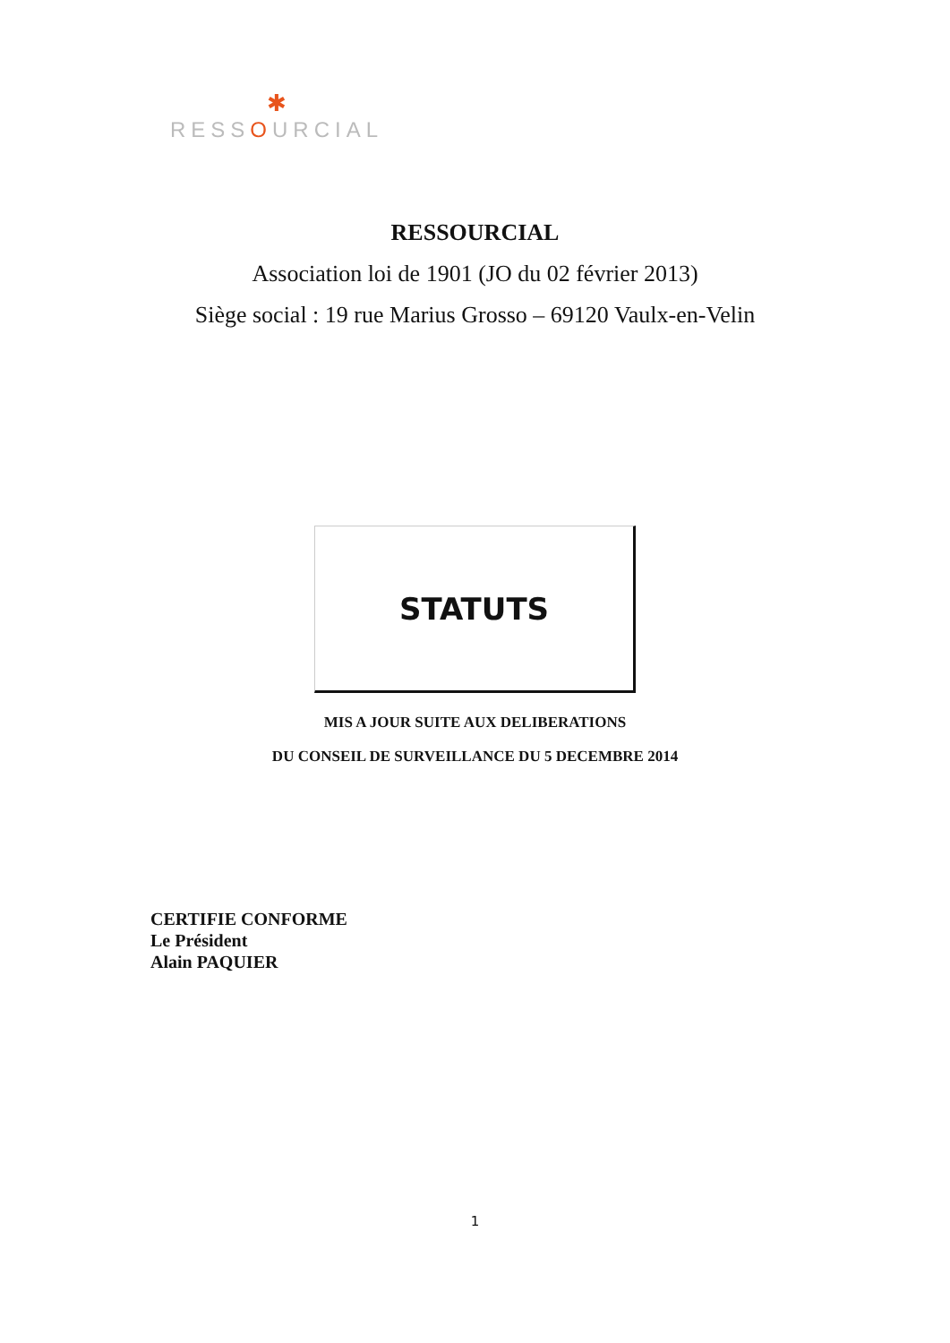✱
RESSOURCIAL
RESSOURCIAL
Association loi de 1901 (JO du 02 février 2013)
Siège social : 19 rue Marius Grosso – 69120 Vaulx-en-Velin
STATUTS
MIS A JOUR SUITE AUX DELIBERATIONS
DU CONSEIL DE SURVEILLANCE DU 5 DECEMBRE 2014
CERTIFIE CONFORME
Le Président
Alain PAQUIER
1